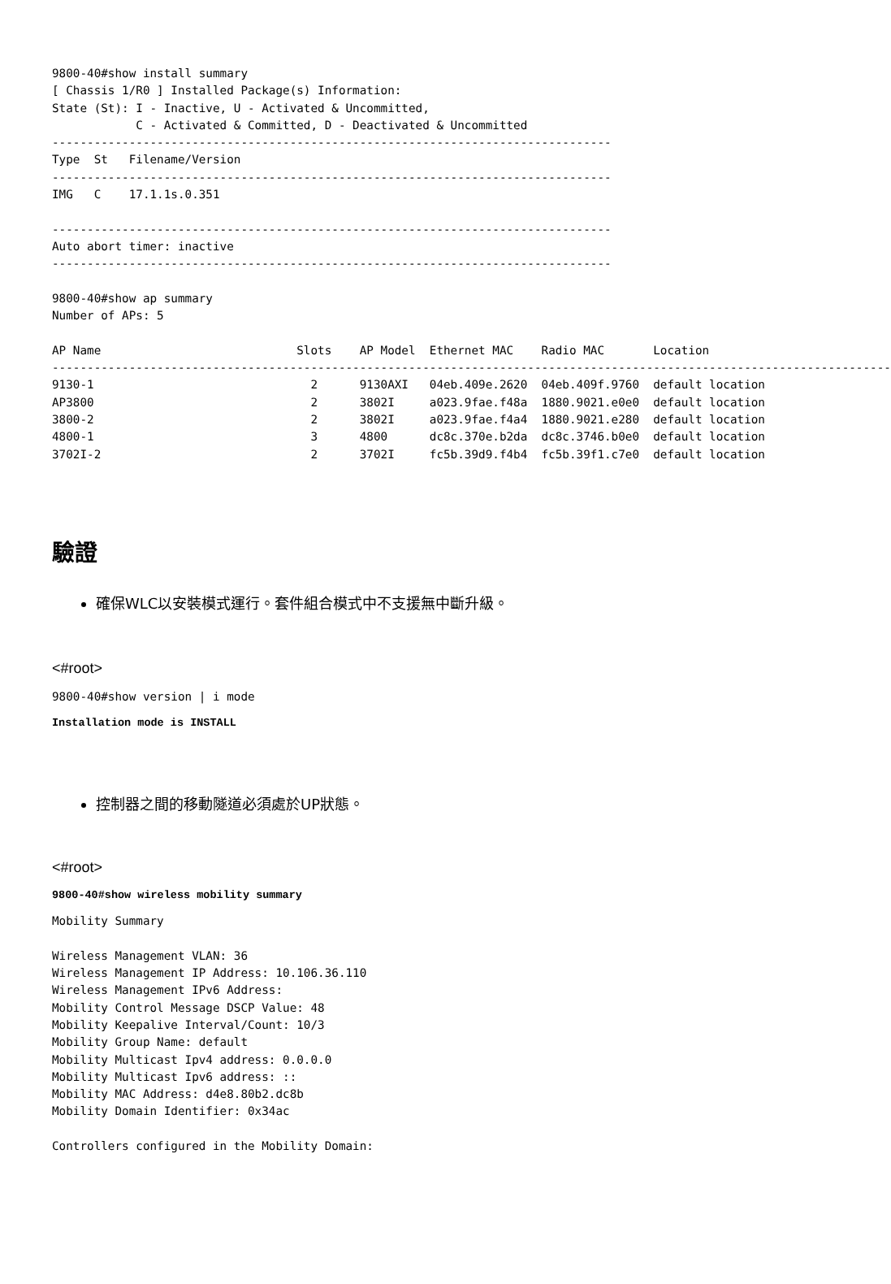9800-40#show install summary
[ Chassis 1/R0 ] Installed Package(s) Information:
State (St): I - Inactive, U - Activated & Uncommitted,
            C - Activated & Committed, D - Deactivated & Uncommitted
--------------------------------------------------------------------------------
Type  St   Filename/Version
--------------------------------------------------------------------------------
IMG   C    17.1.1s.0.351

--------------------------------------------------------------------------------
Auto abort timer: inactive
--------------------------------------------------------------------------------

9800-40#show ap summary
Number of APs: 5

AP Name                            Slots    AP Model  Ethernet MAC    Radio MAC       Location
------------------------------------------------------------------------------------------------------------------------
9130-1                               2      9130AXI   04eb.409e.2620  04eb.409f.9760  default location
AP3800                               2      3802I     a023.9fae.f48a  1880.9021.e0e0  default location
3800-2                               2      3802I     a023.9fae.f4a4  1880.9021.e280  default location
4800-1                               3      4800      dc8c.370e.b2da  dc8c.3746.b0e0  default location
3702I-2                              2      3702I     fc5b.39d9.f4b4  fc5b.39f1.c7e0  default location
驗證
確保WLC以安裝模式運行。套件組合模式中不支援無中斷升級。
<#root>
9800-40#show version | i mode
Installation mode is INSTALL
控制器之間的移動隧道必須處於UP狀態。
<#root>
9800-40#show wireless mobility summary
Mobility Summary

Wireless Management VLAN: 36
Wireless Management IP Address: 10.106.36.110
Wireless Management IPv6 Address:
Mobility Control Message DSCP Value: 48
Mobility Keepalive Interval/Count: 10/3
Mobility Group Name: default
Mobility Multicast Ipv4 address: 0.0.0.0
Mobility Multicast Ipv6 address: ::
Mobility MAC Address: d4e8.80b2.dc8b
Mobility Domain Identifier: 0x34ac

Controllers configured in the Mobility Domain: